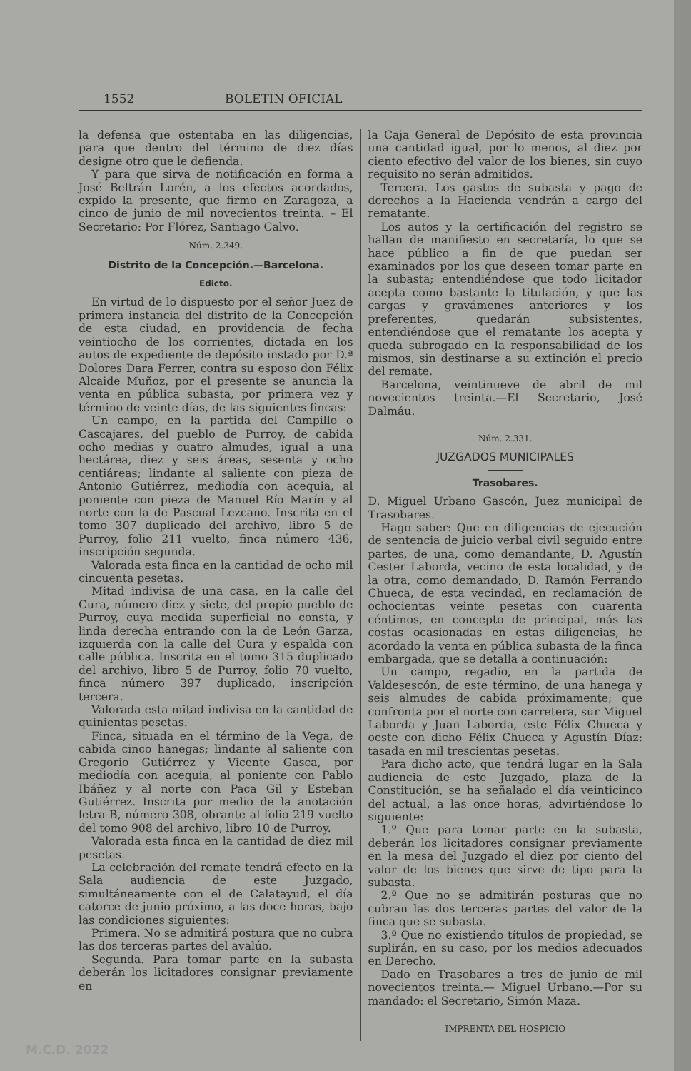1552 BOLETIN OFICIAL
la defensa que ostentaba en las diligencias, para que dentro del término de diez días designe otro que le defienda.
Y para que sirva de notificación en forma a José Beltrán Lorén, a los efectos acordados, expido la presente, que firmo en Zaragoza, a cinco de junio de mil novecientos treinta. – El Secretario: Por Flórez, Santiago Calvo.
Núm. 2.349.
Distrito de la Concepción.—Barcelona.
Edicto.
En virtud de lo dispuesto por el señor Juez de primera instancia del distrito de la Concepción de esta ciudad, en providencia de fecha veintiocho de los corrientes, dictada en los autos de expediente de depósito instado por D.ª Dolores Dara Ferrer, contra su esposo don Félix Alcaide Muñoz, por el presente se anuncia la venta en pública subasta, por primera vez y término de veinte días, de las siguientes fincas:
Un campo, en la partida del Campillo o Cascajares, del pueblo de Purroy, de cabida ocho medias y cuatro almudes, igual a una hectárea, diez y seis áreas, sesenta y ocho centiáreas; lindante al saliente con pieza de Antonio Gutiérrez, mediodía con acequia, al poniente con pieza de Manuel Río Marín y al norte con la de Pascual Lezcano. Inscrita en el tomo 307 duplicado del archivo, libro 5 de Purroy, folio 211 vuelto, finca número 436, inscripción segunda.
Valorada esta finca en la cantidad de ocho mil cincuenta pesetas.
Mitad indivisa de una casa, en la calle del Cura, número diez y siete, del propio pueblo de Purroy, cuya medida superficial no consta, y linda derecha entrando con la de León Garza, izquierda con la calle del Cura y espalda con calle pública. Inscrita en el tomo 315 duplicado del archivo, libro 5 de Purroy, folio 70 vuelto, finca número 397 duplicado, inscripción tercera.
Valorada esta mitad indivisa en la cantidad de quinientas pesetas.
Finca, situada en el término de la Vega, de cabida cinco hanegas; lindante al saliente con Gregorio Gutiérrez y Vicente Gasca, por mediodía con acequia, al poniente con Pablo Ibáñez y al norte con Paca Gil y Esteban Gutiérrez. Inscrita por medio de la anotación letra B, número 308, obrante al folio 219 vuelto del tomo 908 del archivo, libro 10 de Purroy.
Valorada esta finca en la cantidad de diez mil pesetas.
La celebración del remate tendrá efecto en la Sala audiencia de este Juzgado, simultáneamente con el de Calatayud, el día catorce de junio próximo, a las doce horas, bajo las condiciones siguientes:
Primera. No se admitirá postura que no cubra las dos terceras partes del avalúo.
Segunda. Para tomar parte en la subasta deberán los licitadores consignar previamente en
la Caja General de Depósito de esta provincia una cantidad igual, por lo menos, al diez por ciento efectivo del valor de los bienes, sin cuyo requisito no serán admitidos.
Tercera. Los gastos de subasta y pago de derechos a la Hacienda vendrán a cargo del rematante.
Los autos y la certificación del registro se hallan de manifiesto en secretaría, lo que se hace público a fin de que puedan ser examinados por los que deseen tomar parte en la subasta; entendiéndose que todo licitador acepta como bastante la titulación, y que las cargas y gravámenes anteriores y los preferentes, quedarán subsistentes, entendiéndose que el rematante los acepta y queda subrogado en la responsabilidad de los mismos, sin destinarse a su extinción el precio del remate.
Barcelona, veintinueve de abril de mil novecientos treinta.—El Secretario, José Dalmáu.
Núm. 2.331.
JUZGADOS MUNICIPALES
Trasobares.
D. Miguel Urbano Gascón, Juez municipal de Trasobares.
Hago saber: Que en diligencias de ejecución de sentencia de juicio verbal civil seguido entre partes, de una, como demandante, D. Agustín Cester Laborda, vecino de esta localidad, y de la otra, como demandado, D. Ramón Ferrando Chueca, de esta vecindad, en reclamación de ochocientas veinte pesetas con cuarenta céntimos, en concepto de principal, más las costas ocasionadas en estas diligencias, he acordado la venta en pública subasta de la finca embargada, que se detalla a continuación:
Un campo, regadío, en la partida de Valdesescón, de este término, de una hanega y seis almudes de cabida próximamente; que confronta por el norte con carretera, sur Miguel Laborda y Juan Laborda, este Félix Chueca y oeste con dicho Félix Chueca y Agustín Díaz: tasada en mil trescientas pesetas.
Para dicho acto, que tendrá lugar en la Sala audiencia de este Juzgado, plaza de la Constitución, se ha señalado el día veinticinco del actual, a las once horas, advirtiéndose lo siguiente:
1.º Que para tomar parte en la subasta, deberán los licitadores consignar previamente en la mesa del Juzgado el diez por ciento del valor de los bienes que sirve de tipo para la subasta.
2.º Que no se admitirán posturas que no cubran las dos terceras partes del valor de la finca que se subasta.
3.º Que no existiendo títulos de propiedad, se suplirán, en su caso, por los medios adecuados en Derecho.
Dado en Trasobares a tres de junio de mil novecientos treinta.— Miguel Urbano.—Por su mandado: el Secretario, Simón Maza.
IMPRENTA DEL HOSPICIO
M.C.D. 2022